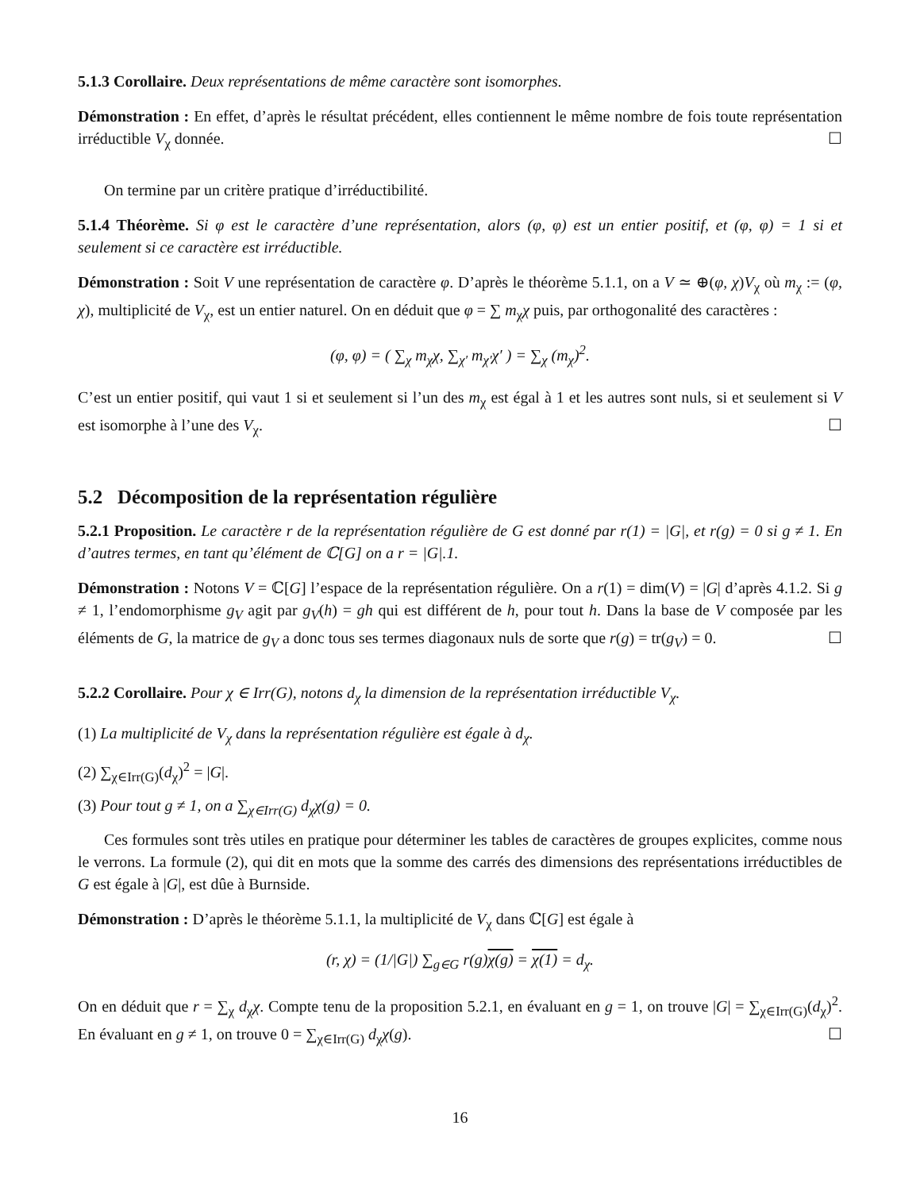5.1.3 Corollaire. Deux représentations de même caractère sont isomorphes.
Démonstration : En effet, d’après le résultat précédent, elles contiennent le même nombre de fois toute représentation irréductible V<sub>χ</sub> donnée. ☐
On termine par un critère pratique d’irréductibilité.
5.1.4 Théorème. Si φ est le caractère d’une représentation, alors (φ, φ) est un entier positif, et (φ, φ) = 1 si et seulement si ce caractère est irréductible.
Démonstration : Soit V une représentation de caractère φ. D’après le théorème 5.1.1, on a V ≃ ⊕(φ, χ)V<sub>χ</sub> où m<sub>χ</sub> := (φ, χ), multiplicité de V<sub>χ</sub>, est un entier naturel. On en déduit que φ = ∑ m<sub>χ</sub>χ puis, par orthogonalité des caractères :
(φ, φ) = ( ∑<sub>χ</sub> m<sub>χ</sub>χ, ∑<sub>χ′</sub> m<sub>χ′</sub>χ′ ) = ∑<sub>χ</sub> (m<sub>χ</sub>)<sup>2</sup>.
C’est un entier positif, qui vaut 1 si et seulement si l’un des m<sub>χ</sub> est égal à 1 et les autres sont nuls, si et seulement si V est isomorphe à l’une des V<sub>χ</sub>. ☐
5.2 Décomposition de la représentation régulière
5.2.1 Proposition. Le caractère r de la représentation régulière de G est donné par r(1) = |G|, et r(g) = 0 si g ≠ 1. En d’autres termes, en tant qu’élément de ℂ[G] on a r = |G|.1.
Démonstration : Notons V = ℂ[G] l’espace de la représentation régulière. On a r(1) = dim(V) = |G| d’après 4.1.2. Si g ≠ 1, l’endomorphisme g<sub>V</sub> agit par g<sub>V</sub>(h) = gh qui est différent de h, pour tout h. Dans la base de V composée par les éléments de G, la matrice de g<sub>V</sub> a donc tous ses termes diagonaux nuls de sorte que r(g) = tr(g<sub>V</sub>) = 0. ☐
5.2.2 Corollaire. Pour χ ∈ Irr(G), notons d<sub>χ</sub> la dimension de la représentation irréductible V<sub>χ</sub>.
(1) La multiplicité de V<sub>χ</sub> dans la représentation régulière est égale à d<sub>χ</sub>.
(2) ∑<sub>χ∈Irr(G)</sub>(d<sub>χ</sub>)<sup>2</sup> = |G|.
(3) Pour tout g ≠ 1, on a ∑<sub>χ∈Irr(G)</sub> d<sub>χ</sub>χ(g) = 0.
Ces formules sont très utiles en pratique pour déterminer les tables de caractères de groupes explicites, comme nous le verrons. La formule (2), qui dit en mots que la somme des carrés des dimensions des représentations irréductibles de G est égale à |G|, est dûe à Burnside.
Démonstration : D’après le théorème 5.1.1, la multiplicité de V<sub>χ</sub> dans ℂ[G] est égale à
(r, χ) = (1/|G|) ∑<sub>g∈G</sub> r(g)χ(g) = χ(1) = d<sub>χ</sub>.
On en déduit que r = ∑<sub>χ</sub> d<sub>χ</sub>χ. Compte tenu de la proposition 5.2.1, en évaluant en g = 1, on trouve |G| = ∑<sub>χ∈Irr(G)</sub>(d<sub>χ</sub>)<sup>2</sup>. En évaluant en g ≠ 1, on trouve 0 = ∑<sub>χ∈Irr(G)</sub> d<sub>χ</sub>χ(g). ☐
16